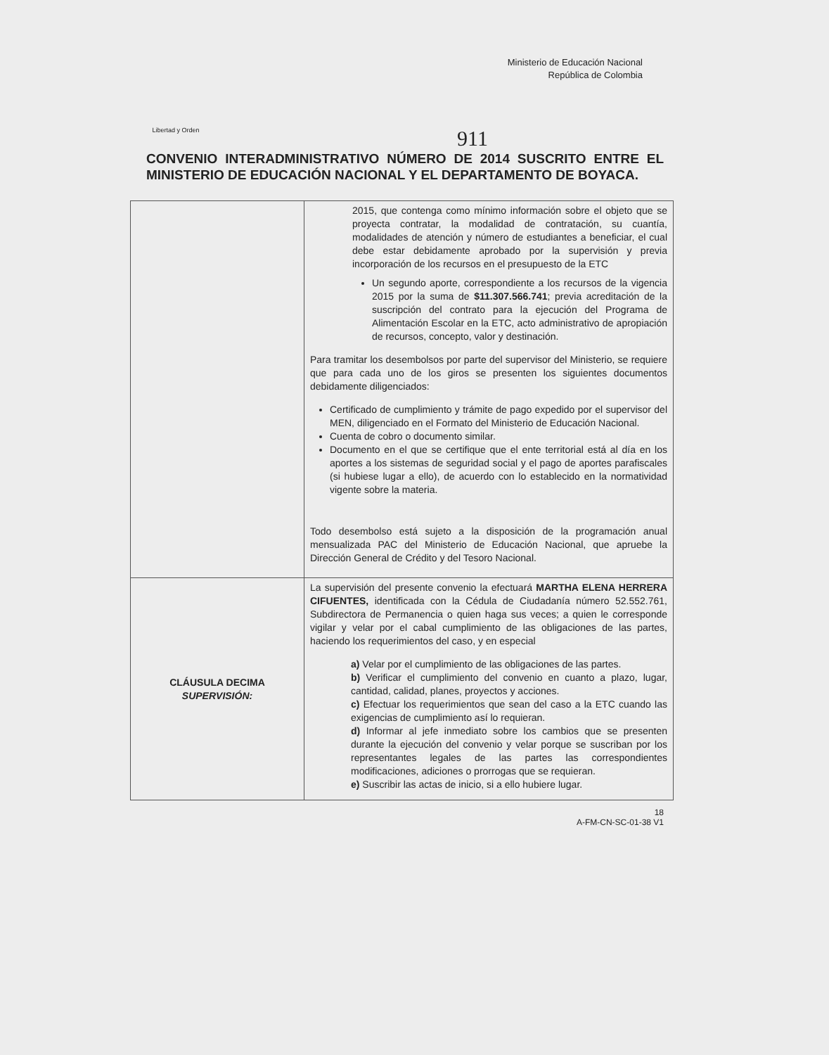Libertad y Orden
Ministerio de Educación Nacional
República de Colombia
911
CONVENIO INTERADMINISTRATIVO NÚMERO DE 2014 SUSCRITO ENTRE EL MINISTERIO DE EDUCACIÓN NACIONAL Y EL DEPARTAMENTO DE BOYACA.
| | 2015, que contenga como mínimo información sobre el objeto que se proyecta contratar, la modalidad de contratación, su cuantía, modalidades de atención y número de estudiantes a beneficiar, el cual debe estar debidamente aprobado por la supervisión y previa incorporación de los recursos en el presupuesto de la ETC Un segundo aporte, correspondiente a los recursos de la vigencia 2015 por la suma de $11.307.566.741 ; previa acreditación de la suscripción del contrato para la ejecución del Programa de Alimentación Escolar en la ETC, acto administrativo de apropiación de recursos, concepto, valor y destinación. Para tramitar los desembolsos por parte del supervisor del Ministerio, se requiere que para cada uno de los giros se presenten los siguientes documentos debidamente diligenciados: Certificado de cumplimiento y trámite de pago expedido por el supervisor del MEN, diligenciado en el Formato del Ministerio de Educación Nacional. Cuenta de cobro o documento similar. Documento en el que se certifique que el ente territorial está al día en los aportes a los sistemas de seguridad social y el pago de aportes parafiscales (si hubiese lugar a ello), de acuerdo con lo establecido en la normatividad vigente sobre la materia. Todo desembolso está sujeto a la disposición de la programación anual mensualizada PAC del Ministerio de Educación Nacional, que apruebe la Dirección General de Crédito y del Tesoro Nacional. |
| CLÁUSULA DECIMA SUPERVISIÓN: | La supervisión del presente convenio la efectuará MARTHA ELENA HERRERA CIFUENTES, identificada con la Cédula de Ciudadanía número 52.552.761, Subdirectora de Permanencia o quien haga sus veces; a quien le corresponde vigilar y velar por el cabal cumplimiento de las obligaciones de las partes, haciendo los requerimientos del caso, y en especial a) Velar por el cumplimiento de las obligaciones de las partes. b) Verificar el cumplimiento del convenio en cuanto a plazo, lugar, cantidad, calidad, planes, proyectos y acciones. c) Efectuar los requerimientos que sean del caso a la ETC cuando las exigencias de cumplimiento así lo requieran. d) Informar al jefe inmediato sobre los cambios que se presenten durante la ejecución del convenio y velar porque se suscriban por los representantes legales de las partes las correspondientes modificaciones, adiciones o prorrogas que se requieran. e) Suscribir las actas de inicio, si a ello hubiere lugar. |
18
A-FM-CN-SC-01-38 V1